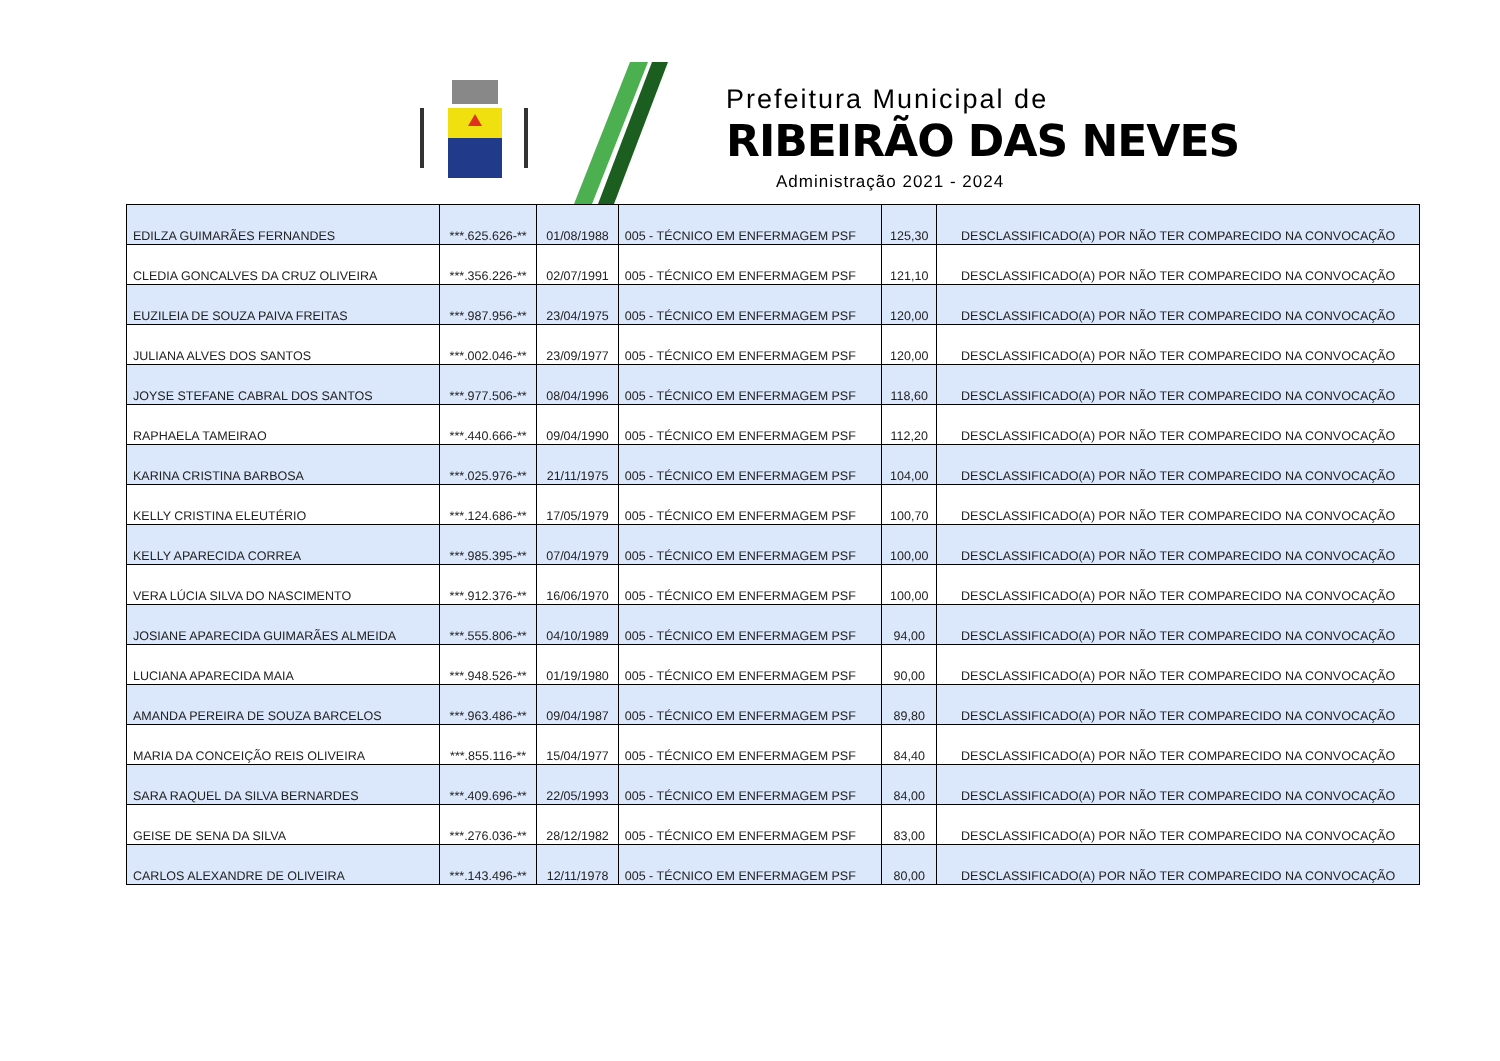Prefeitura Municipal de
RIBEIRÃO DAS NEVES
Administração 2021 - 2024
| EDILZA GUIMARÃES FERNANDES | ***.625.626-** | 01/08/1988 | 005 - TÉCNICO EM ENFERMAGEM PSF | 125,30 | DESCLASSIFICADO(A) POR NÃO TER COMPARECIDO NA CONVOCAÇÃO |
| CLEDIA GONCALVES DA CRUZ OLIVEIRA | ***.356.226-** | 02/07/1991 | 005 - TÉCNICO EM ENFERMAGEM PSF | 121,10 | DESCLASSIFICADO(A) POR NÃO TER COMPARECIDO NA CONVOCAÇÃO |
| EUZILEIA DE SOUZA PAIVA FREITAS | ***.987.956-** | 23/04/1975 | 005 - TÉCNICO EM ENFERMAGEM PSF | 120,00 | DESCLASSIFICADO(A) POR NÃO TER COMPARECIDO NA CONVOCAÇÃO |
| JULIANA ALVES DOS SANTOS | ***.002.046-** | 23/09/1977 | 005 - TÉCNICO EM ENFERMAGEM PSF | 120,00 | DESCLASSIFICADO(A) POR NÃO TER COMPARECIDO NA CONVOCAÇÃO |
| JOYSE STEFANE CABRAL DOS SANTOS | ***.977.506-** | 08/04/1996 | 005 - TÉCNICO EM ENFERMAGEM PSF | 118,60 | DESCLASSIFICADO(A) POR NÃO TER COMPARECIDO NA CONVOCAÇÃO |
| RAPHAELA TAMEIRAO | ***.440.666-** | 09/04/1990 | 005 - TÉCNICO EM ENFERMAGEM PSF | 112,20 | DESCLASSIFICADO(A) POR NÃO TER COMPARECIDO NA CONVOCAÇÃO |
| KARINA CRISTINA BARBOSA | ***.025.976-** | 21/11/1975 | 005 - TÉCNICO EM ENFERMAGEM PSF | 104,00 | DESCLASSIFICADO(A) POR NÃO TER COMPARECIDO NA CONVOCAÇÃO |
| KELLY CRISTINA ELEUTÉRIO | ***.124.686-** | 17/05/1979 | 005 - TÉCNICO EM ENFERMAGEM PSF | 100,70 | DESCLASSIFICADO(A) POR NÃO TER COMPARECIDO NA CONVOCAÇÃO |
| KELLY APARECIDA CORREA | ***.985.395-** | 07/04/1979 | 005 - TÉCNICO EM ENFERMAGEM PSF | 100,00 | DESCLASSIFICADO(A) POR NÃO TER COMPARECIDO NA CONVOCAÇÃO |
| VERA LÚCIA SILVA DO NASCIMENTO | ***.912.376-** | 16/06/1970 | 005 - TÉCNICO EM ENFERMAGEM PSF | 100,00 | DESCLASSIFICADO(A) POR NÃO TER COMPARECIDO NA CONVOCAÇÃO |
| JOSIANE APARECIDA GUIMARÃES ALMEIDA | ***.555.806-** | 04/10/1989 | 005 - TÉCNICO EM ENFERMAGEM PSF | 94,00 | DESCLASSIFICADO(A) POR NÃO TER COMPARECIDO NA CONVOCAÇÃO |
| LUCIANA APARECIDA MAIA | ***.948.526-** | 01/19/1980 | 005 - TÉCNICO EM ENFERMAGEM PSF | 90,00 | DESCLASSIFICADO(A) POR NÃO TER COMPARECIDO NA CONVOCAÇÃO |
| AMANDA PEREIRA DE SOUZA BARCELOS | ***.963.486-** | 09/04/1987 | 005 - TÉCNICO EM ENFERMAGEM PSF | 89,80 | DESCLASSIFICADO(A) POR NÃO TER COMPARECIDO NA CONVOCAÇÃO |
| MARIA DA CONCEIÇÃO REIS OLIVEIRA | ***.855.116-** | 15/04/1977 | 005 - TÉCNICO EM ENFERMAGEM PSF | 84,40 | DESCLASSIFICADO(A) POR NÃO TER COMPARECIDO NA CONVOCAÇÃO |
| SARA RAQUEL DA SILVA BERNARDES | ***.409.696-** | 22/05/1993 | 005 - TÉCNICO EM ENFERMAGEM PSF | 84,00 | DESCLASSIFICADO(A) POR NÃO TER COMPARECIDO NA CONVOCAÇÃO |
| GEISE DE SENA DA SILVA | ***.276.036-** | 28/12/1982 | 005 - TÉCNICO EM ENFERMAGEM PSF | 83,00 | DESCLASSIFICADO(A) POR NÃO TER COMPARECIDO NA CONVOCAÇÃO |
| CARLOS ALEXANDRE DE OLIVEIRA | ***.143.496-** | 12/11/1978 | 005 - TÉCNICO EM ENFERMAGEM PSF | 80,00 | DESCLASSIFICADO(A) POR NÃO TER COMPARECIDO NA CONVOCAÇÃO |